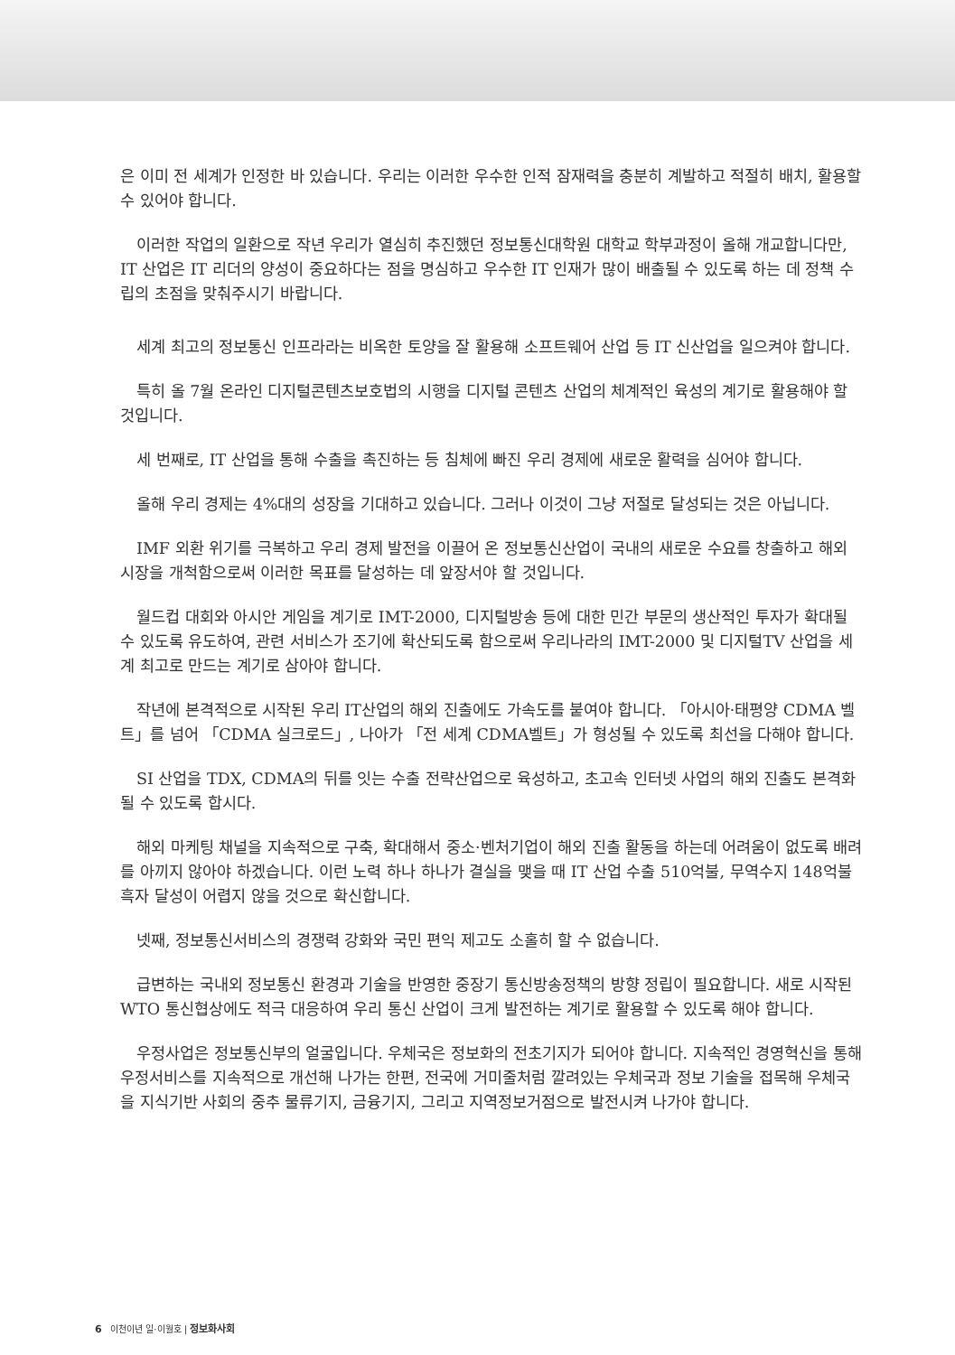은 이미 전 세계가 인정한 바 있습니다. 우리는 이러한 우수한 인적 잠재력을 충분히 계발하고 적절히 배치, 활용할 수 있어야 합니다.
이러한 작업의 일환으로 작년 우리가 열심히 추진했던 정보통신대학원 대학교 학부과정이 올해 개교합니다만, IT 산업은 IT 리더의 양성이 중요하다는 점을 명심하고 우수한 IT 인재가 많이 배출될 수 있도록 하는 데 정책 수립의 초점을 맞춰주시기 바랍니다.
세계 최고의 정보통신 인프라라는 비옥한 토양을 잘 활용해 소프트웨어 산업 등 IT 신산업을 일으켜야 합니다.
특히 올 7월 온라인 디지털콘텐츠보호법의 시행을 디지털 콘텐츠 산업의 체계적인 육성의 계기로 활용해야 할 것입니다.
세 번째로, IT 산업을 통해 수출을 촉진하는 등 침체에 빠진 우리 경제에 새로운 활력을 심어야 합니다.
올해 우리 경제는 4%대의 성장을 기대하고 있습니다. 그러나 이것이 그냥 저절로 달성되는 것은 아닙니다.
IMF 외환 위기를 극복하고 우리 경제 발전을 이끌어 온 정보통신산업이 국내의 새로운 수요를 창출하고 해외 시장을 개척함으로써 이러한 목표를 달성하는 데 앞장서야 할 것입니다.
월드컵 대회와 아시안 게임을 계기로 IMT-2000, 디지털방송 등에 대한 민간 부문의 생산적인 투자가 확대될 수 있도록 유도하여, 관련 서비스가 조기에 확산되도록 함으로써 우리나라의 IMT-2000 및 디지털TV 산업을 세계 최고로 만드는 계기로 삼아야 합니다.
작년에 본격적으로 시작된 우리 IT산업의 해외 진출에도 가속도를 붙여야 합니다. 「아시아·태평양 CDMA 벨트」를 넘어 「CDMA 실크로드」, 나아가 「전 세계 CDMA벨트」가 형성될 수 있도록 최선을 다해야 합니다.
SI 산업을 TDX, CDMA의 뒤를 잇는 수출 전략산업으로 육성하고, 초고속 인터넷 사업의 해외 진출도 본격화될 수 있도록 합시다.
해외 마케팅 채널을 지속적으로 구축, 확대해서 중소·벤처기업이 해외 진출 활동을 하는데 어려움이 없도록 배려를 아끼지 않아야 하겠습니다. 이런 노력 하나 하나가 결실을 맺을 때 IT 산업 수출 510억불, 무역수지 148억불 흑자 달성이 어렵지 않을 것으로 확신합니다.
넷째, 정보통신서비스의 경쟁력 강화와 국민 편익 제고도 소홀히 할 수 없습니다.
급변하는 국내외 정보통신 환경과 기술을 반영한 중장기 통신방송정책의 방향 정립이 필요합니다. 새로 시작된 WTO 통신협상에도 적극 대응하여 우리 통신 산업이 크게 발전하는 계기로 활용할 수 있도록 해야 합니다.
우정사업은 정보통신부의 얼굴입니다. 우체국은 정보화의 전초기지가 되어야 합니다. 지속적인 경영혁신을 통해 우정서비스를 지속적으로 개선해 나가는 한편, 전국에 거미줄처럼 깔려있는 우체국과 정보 기술을 접목해 우체국을 지식기반 사회의 중추 물류기지, 금융기지, 그리고 지역정보거점으로 발전시켜 나가야 합니다.
6 이천이년 일·이월호 | 정보화사회